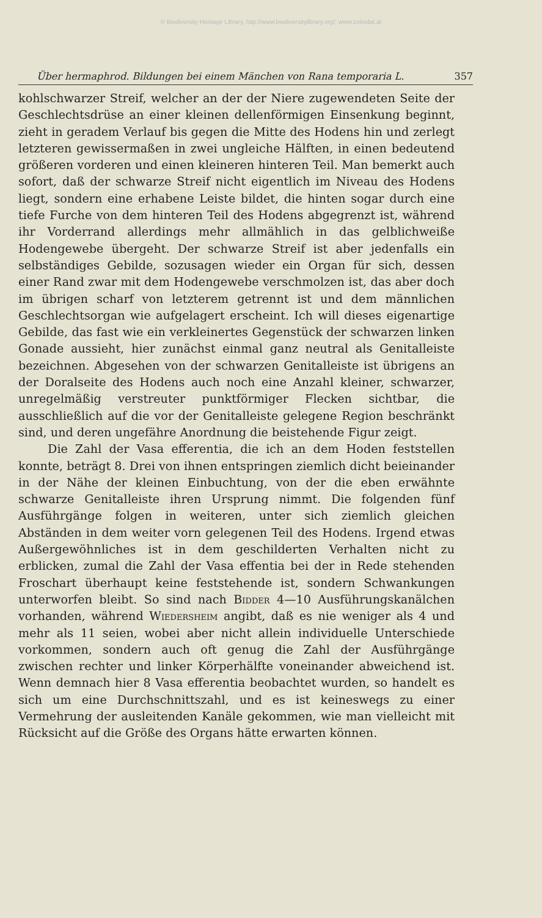© Biodiversity Heritage Library, http://www.biodiversitylibrary.org/; www.zobodat.at
Über hermaphrod. Bildungen bei einem Mänchen von Rana temporaria L. 357
kohlschwarzer Streif, welcher an der der Niere zugewendeten Seite der Geschlechtsdrüse an einer kleinen dellenförmigen Einsenkung beginnt, zieht in geradem Verlauf bis gegen die Mitte des Hodens hin und zerlegt letzteren gewissermaßen in zwei ungleiche Hälften, in einen bedeutend größeren vorderen und einen kleineren hinteren Teil. Man bemerkt auch sofort, daß der schwarze Streif nicht eigentlich im Niveau des Hodens liegt, sondern eine erhabene Leiste bildet, die hinten sogar durch eine tiefe Furche von dem hinteren Teil des Hodens abgegrenzt ist, während ihr Vorderrand allerdings mehr allmählich in das gelblichweiße Hodengewebe übergeht. Der schwarze Streif ist aber jedenfalls ein selbständiges Gebilde, sozusagen wieder ein Organ für sich, dessen einer Rand zwar mit dem Hodengewebe verschmolzen ist, das aber doch im übrigen scharf von letzterem getrennt ist und dem männlichen Geschlechtsorgan wie aufgelagert erscheint. Ich will dieses eigenartige Gebilde, das fast wie ein verkleinertes Gegenstück der schwarzen linken Gonade aussieht, hier zunächst einmal ganz neutral als Genitalleiste bezeichnen. Abgesehen von der schwarzen Genitalleiste ist übrigens an der Doralseite des Hodens auch noch eine Anzahl kleiner, schwarzer, unregelmäßig verstreuter punktförmiger Flecken sichtbar, die ausschließlich auf die vor der Genitalleiste gelegene Region beschränkt sind, und deren ungefähre Anordnung die beistehende Figur zeigt.
Die Zahl der Vasa efferentia, die ich an dem Hoden feststellen konnte, beträgt 8. Drei von ihnen entspringen ziemlich dicht beieinander in der Nähe der kleinen Einbuchtung, von der die eben erwähnte schwarze Genitalleiste ihren Ursprung nimmt. Die folgenden fünf Ausführgänge folgen in weiteren, unter sich ziemlich gleichen Abständen in dem weiter vorn gelegenen Teil des Hodens. Irgend etwas Außergewöhnliches ist in dem geschilderten Verhalten nicht zu erblicken, zumal die Zahl der Vasa effentia bei der in Rede stehenden Froschart überhaupt keine feststehende ist, sondern Schwankungen unterworfen bleibt. So sind nach Bidder 4—10 Ausführungskanälchen vorhanden, während Wiedersheim angibt, daß es nie weniger als 4 und mehr als 11 seien, wobei aber nicht allein individuelle Unterschiede vorkommen, sondern auch oft genug die Zahl der Ausführgänge zwischen rechter und linker Körperhälfte voneinander abweichend ist. Wenn demnach hier 8 Vasa efferentia beobachtet wurden, so handelt es sich um eine Durchschnittszahl, und es ist keineswegs zu einer Vermehrung der ausleitenden Kanäle gekommen, wie man vielleicht mit Rücksicht auf die Größe des Organs hätte erwarten können.